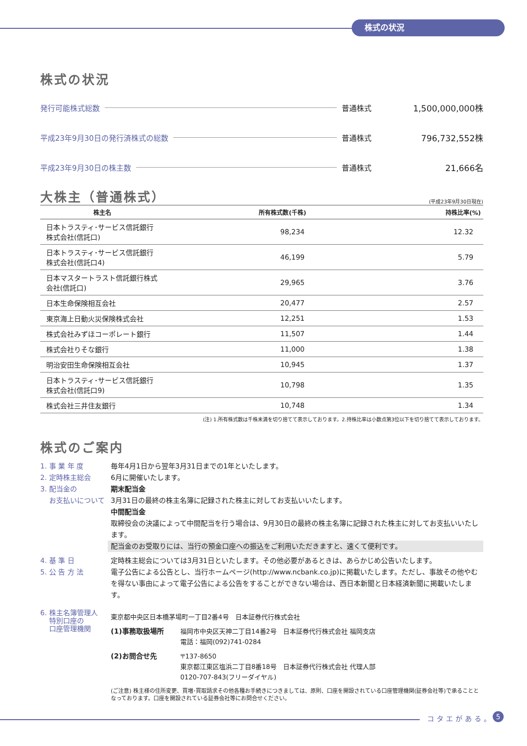株式の状況
株式の状況
発行可能株式総数 普通株式 1,500,000,000株
平成23年9月30日の発行済株式の総数 普通株式 796,732,552株
平成23年9月30日の株主数 普通株式 21,666名
大株主（普通株式）
(平成23年9月30日現在)
| 株主名 | 所有株式数(千株) | 持株比率(%) |
| --- | --- | --- |
| 日本トラスティ･サービス信託銀行株式会社(信託口) | 98,234 | 12.32 |
| 日本トラスティ･サービス信託銀行株式会社(信託口4) | 46,199 | 5.79 |
| 日本マスタートラスト信託銀行株式会社(信託口) | 29,965 | 3.76 |
| 日本生命保険相互会社 | 20,477 | 2.57 |
| 東京海上日動火災保険株式会社 | 12,251 | 1.53 |
| 株式会社みずほコーポレート銀行 | 11,507 | 1.44 |
| 株式会社りそな銀行 | 11,000 | 1.38 |
| 明治安田生命保険相互会社 | 10,945 | 1.37 |
| 日本トラスティ･サービス信託銀行株式会社(信託口9) | 10,798 | 1.35 |
| 株式会社三井住友銀行 | 10,748 | 1.34 |
(注) 1.所有株式数は千株未満を切り捨てて表示しております。2.持株比率は小数点第3位以下を切り捨てて表示しております。
株式のご案内
1. 事 業 年 度 毎年4月1日から翌年3月31日までの1年といたします。
2. 定時株主総会 6月に開催いたします。
3. 配当金の
お支払いについて
期末配当金
3月31日の最終の株主名簿に記録された株主に対してお支払いいたします。
中間配当金
取締役会の決議によって中間配当を行う場合は、9月30日の最終の株主名簿に記録された株主に対してお支払いいたします。
配当金のお受取りには、当行の預金口座への振込をご利用いただきますと、速くて便利です。
4. 基 準 日 定時株主総会については3月31日といたします。その他必要があるときは、あらかじめ公告いたします。
5. 公 告 方 法 電子公告による公告とし、当行ホームページ(http://www.ncbank.co.jp)に掲載いたします。ただし、事故その他やむを得ない事由によって電子公告による公告をすることができない場合は、西日本新聞と日本経済新聞に掲載いたします。
6. 株主名簿管理人
特別口座の
口座管理機関
東京都中央区日本橋茅場町一丁目2番4号　日本証券代行株式会社
(1)事務取扱場所 福岡市中央区天神二丁目14番2号　日本証券代行株式会社 福岡支店
電話：福岡(092)741-0284
(2)お問合せ先 〒137-8650
東京都江東区塩浜二丁目8番18号　日本証券代行株式会社 代理人部
0120-707-843(フリーダイヤル)
(ご注意) 株主様の住所変更、買増･買取請求その他各種お手続きにつきましては、原則、口座を開設されている口座管理機関(証券会社等)で承ることとなっております。口座を開設されている証券会社等にお問合せください。
コタエがある。 5